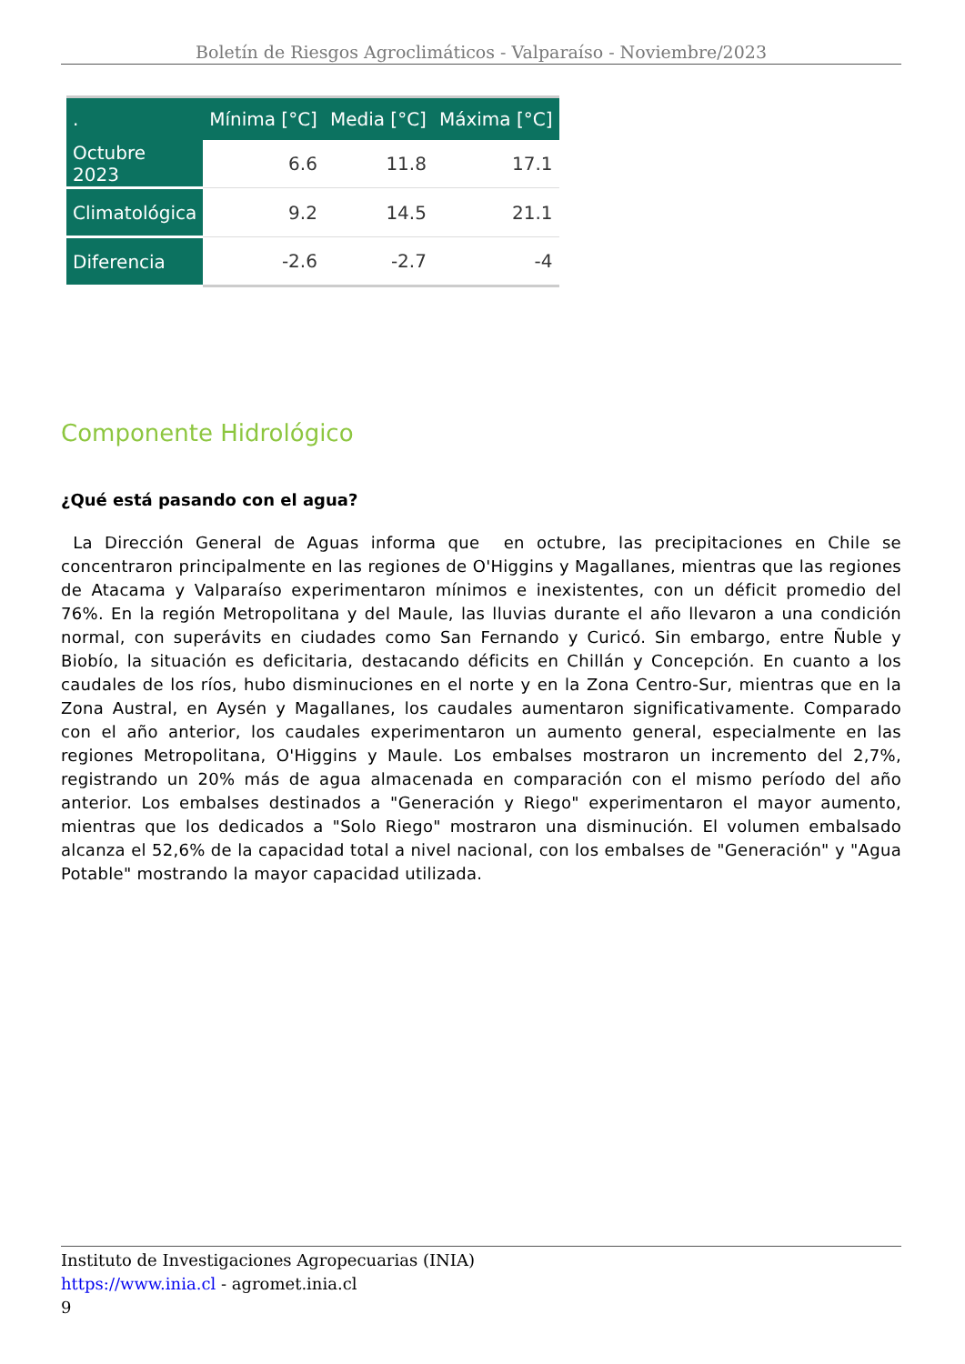Boletín de Riesgos Agroclimáticos - Valparaíso - Noviembre/2023
| . | Mínima [°C] | Media [°C] | Máxima [°C] |
| --- | --- | --- | --- |
| Octubre 2023 | 6.6 | 11.8 | 17.1 |
| Climatológica | 9.2 | 14.5 | 21.1 |
| Diferencia | -2.6 | -2.7 | -4 |
Componente Hidrológico
¿Qué está pasando con el agua?
La Dirección General de Aguas informa que en octubre, las precipitaciones en Chile se concentraron principalmente en las regiones de O'Higgins y Magallanes, mientras que las regiones de Atacama y Valparaíso experimentaron mínimos e inexistentes, con un déficit promedio del 76%. En la región Metropolitana y del Maule, las lluvias durante el año llevaron a una condición normal, con superávits en ciudades como San Fernando y Curicó. Sin embargo, entre Ñuble y Biobío, la situación es deficitaria, destacando déficits en Chillán y Concepción. En cuanto a los caudales de los ríos, hubo disminuciones en el norte y en la Zona Centro-Sur, mientras que en la Zona Austral, en Aysén y Magallanes, los caudales aumentaron significativamente. Comparado con el año anterior, los caudales experimentaron un aumento general, especialmente en las regiones Metropolitana, O'Higgins y Maule. Los embalses mostraron un incremento del 2,7%, registrando un 20% más de agua almacenada en comparación con el mismo período del año anterior. Los embalses destinados a "Generación y Riego" experimentaron el mayor aumento, mientras que los dedicados a "Solo Riego" mostraron una disminución. El volumen embalsado alcanza el 52,6% de la capacidad total a nivel nacional, con los embalses de "Generación" y "Agua Potable" mostrando la mayor capacidad utilizada.
Instituto de Investigaciones Agropecuarias (INIA)
https://www.inia.cl - agromet.inia.cl
9